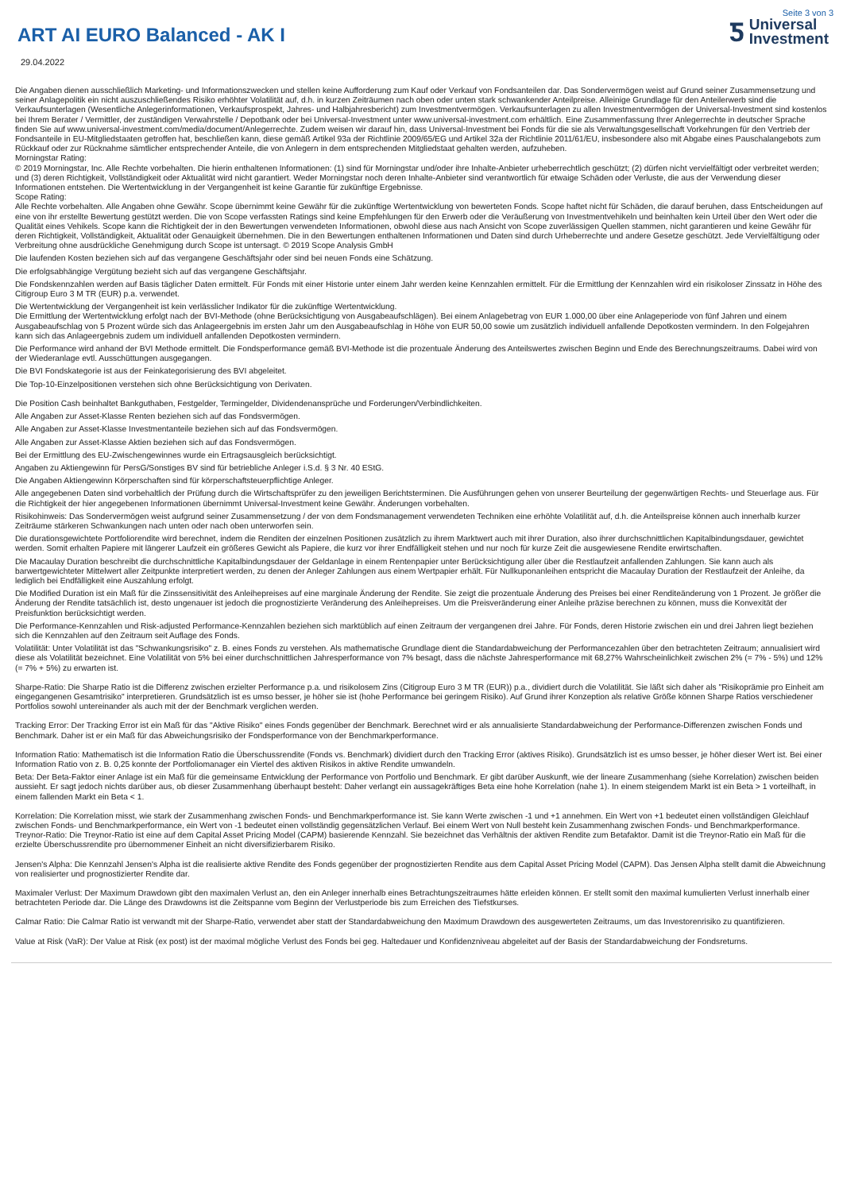Seite 3 von 3
ART AI EURO Balanced - AK I
Ƽ Universal
Investment
29.04.2022
Die Angaben dienen ausschließlich Marketing- und Informationszwecken und stellen keine Aufforderung zum Kauf oder Verkauf von Fondsanteilen dar. Das Sondervermögen weist auf Grund seiner Zusammensetzung und seiner Anlagepolitik ein nicht auszuschließendes Risiko erhöhter Volatilität auf, d.h. in kurzen Zeiträumen nach oben oder unten stark schwankender Anteilpreise. Alleinige Grundlage für den Anteilerwerb sind die Verkaufsunterlagen (Wesentliche Anlegerinformationen, Verkaufsprospekt, Jahres- und Halbjahresbericht) zum Investmentvermögen. Verkaufsunterlagen zu allen Investmentvermögen der Universal-Investment sind kostenlos bei Ihrem Berater / Vermittler, der zuständigen Verwahrstelle / Depotbank oder bei Universal-Investment unter www.universal-investment.com erhältlich. Eine Zusammenfassung Ihrer Anlegerrechte in deutscher Sprache finden Sie auf www.universal-investment.com/media/document/Anlegerrechte. Zudem weisen wir darauf hin, dass Universal-Investment bei Fonds für die sie als Verwaltungsgesellschaft Vorkehrungen für den Vertrieb der Fondsanteile in EU-Mitgliedstaaten getroffen hat, beschließen kann, diese gemäß Artikel 93a der Richtlinie 2009/65/EG und Artikel 32a der Richtlinie 2011/61/EU, insbesondere also mit Abgabe eines Pauschalangebots zum Rückkauf oder zur Rücknahme sämtlicher entsprechender Anteile, die von Anlegern in dem entsprechenden Mitgliedstaat gehalten werden, aufzuheben.
Morningstar Rating:
© 2019 Morningstar, Inc. Alle Rechte vorbehalten. Die hierin enthaltenen Informationen: (1) sind für Morningstar und/oder ihre Inhalte-Anbieter urheberrechtlich geschützt; (2) dürfen nicht vervielfältigt oder verbreitet werden; und (3) deren Richtigkeit, Vollständigkeit oder Aktualität wird nicht garantiert. Weder Morningstar noch deren Inhalte-Anbieter sind verantwortlich für etwaige Schäden oder Verluste, die aus der Verwendung dieser Informationen entstehen. Die Wertentwicklung in der Vergangenheit ist keine Garantie für zukünftige Ergebnisse.
Scope Rating:
Alle Rechte vorbehalten. Alle Angaben ohne Gewähr. Scope übernimmt keine Gewähr für die zukünftige Wertentwicklung von bewerteten Fonds. Scope haftet nicht für Schäden, die darauf beruhen, dass Entscheidungen auf eine von ihr erstellte Bewertung gestützt werden. Die von Scope verfassten Ratings sind keine Empfehlungen für den Erwerb oder die Veräußerung von Investmentvehikeln und beinhalten kein Urteil über den Wert oder die Qualität eines Vehikels. Scope kann die Richtigkeit der in den Bewertungen verwendeten Informationen, obwohl diese aus nach Ansicht von Scope zuverlässigen Quellen stammen, nicht garantieren und keine Gewähr für deren Richtigkeit, Vollständigkeit, Aktualität oder Genauigkeit übernehmen. Die in den Bewertungen enthaltenen Informationen und Daten sind durch Urheberrechte und andere Gesetze geschützt. Jede Vervielfältigung oder Verbreitung ohne ausdrückliche Genehmigung durch Scope ist untersagt. © 2019 Scope Analysis GmbH
Die laufenden Kosten beziehen sich auf das vergangene Geschäftsjahr oder sind bei neuen Fonds eine Schätzung.
Die erfolgsabhängige Vergütung bezieht sich auf das vergangene Geschäftsjahr.
Die Fondskennzahlen werden auf Basis täglicher Daten ermittelt. Für Fonds mit einer Historie unter einem Jahr werden keine Kennzahlen ermittelt. Für die Ermittlung der Kennzahlen wird ein risikoloser Zinssatz in Höhe des Citigroup Euro 3 M TR (EUR) p.a. verwendet.
Die Wertentwicklung der Vergangenheit ist kein verlässlicher Indikator für die zukünftige Wertentwicklung.
Die Ermittlung der Wertentwicklung erfolgt nach der BVI-Methode (ohne Berücksichtigung von Ausgabeaufschlägen). Bei einem Anlagebetrag von EUR 1.000,00 über eine Anlageperiode von fünf Jahren und einem Ausgabeaufschlag von 5 Prozent würde sich das Anlageergebnis im ersten Jahr um den Ausgabeaufschlag in Höhe von EUR 50,00 sowie um zusätzlich individuell anfallende Depotkosten vermindern. In den Folgejahren kann sich das Anlageergebnis zudem um individuell anfallenden Depotkosten vermindern.
Die Performance wird anhand der BVI Methode ermittelt. Die Fondsperformance gemäß BVI-Methode ist die prozentuale Änderung des Anteilswertes zwischen Beginn und Ende des Berechnungszeitraums. Dabei wird von der Wiederanlage evtl. Ausschüttungen ausgegangen.
Die BVI Fondskategorie ist aus der Feinkategorisierung des BVI abgeleitet.
Die Top-10-Einzelpositionen verstehen sich ohne Berücksichtigung von Derivaten.
Die Position Cash beinhaltet Bankguthaben, Festgelder, Termingelder, Dividendenansprüche und Forderungen/Verbindlichkeiten.
Alle Angaben zur Asset-Klasse Renten beziehen sich auf das Fondsvermögen.
Alle Angaben zur Asset-Klasse Investmentanteile beziehen sich auf das Fondsvermögen.
Alle Angaben zur Asset-Klasse Aktien beziehen sich auf das Fondsvermögen.
Bei der Ermittlung des EU-Zwischengewinnes wurde ein Ertragsausgleich berücksichtigt.
Angaben zu Aktiengewinn für PersG/Sonstiges BV sind für betriebliche Anleger i.S.d. § 3 Nr. 40 EStG.
Die Angaben Aktiengewinn Körperschaften sind für körperschaftsteuerpflichtige Anleger.
Alle angegebenen Daten sind vorbehaltlich der Prüfung durch die Wirtschaftsprüfer zu den jeweiligen Berichtsterminen. Die Ausführungen gehen von unserer Beurteilung der gegenwärtigen Rechts- und Steuerlage aus. Für die Richtigkeit der hier angegebenen Informationen übernimmt Universal-Investment keine Gewähr. Änderungen vorbehalten.
Risikohinweis: Das Sondervermögen weist aufgrund seiner Zusammensetzung / der von dem Fondsmanagement verwendeten Techniken eine erhöhte Volatilität auf, d.h. die Anteilspreise können auch innerhalb kurzer Zeiträume stärkeren Schwankungen nach unten oder nach oben unterworfen sein.
Die durationsgewichtete Portfoliorendite wird berechnet, indem die Renditen der einzelnen Positionen zusätzlich zu ihrem Marktwert auch mit ihrer Duration, also ihrer durchschnittlichen Kapitalbindungsdauer, gewichtet werden. Somit erhalten Papiere mit längerer Laufzeit ein größeres Gewicht als Papiere, die kurz vor ihrer Endfälligkeit stehen und nur noch für kurze Zeit die ausgewiesene Rendite erwirtschaften.
Die Macaulay Duration beschreibt die durchschnittliche Kapitalbindungsdauer der Geldanlage in einem Rentenpapier unter Berücksichtigung aller über die Restlaufzeit anfallenden Zahlungen. Sie kann auch als barwertgewichteter Mittelwert aller Zeitpunkte interpretiert werden, zu denen der Anleger Zahlungen aus einem Wertpapier erhält. Für Nullkuponanleihen entspricht die Macaulay Duration der Restlaufzeit der Anleihe, da lediglich bei Endfälligkeit eine Auszahlung erfolgt.
Die Modified Duration ist ein Maß für die Zinssensitivität des Anleihepreises auf eine marginale Änderung der Rendite. Sie zeigt die prozentuale Änderung des Preises bei einer Renditeänderung von 1 Prozent. Je größer die Änderung der Rendite tatsächlich ist, desto ungenauer ist jedoch die prognostizierte Veränderung des Anleihepreises. Um die Preisveränderung einer Anleihe präzise berechnen zu können, muss die Konvexität der Preisfunktion berücksichtigt werden.
Die Performance-Kennzahlen und Risk-adjusted Performance-Kennzahlen beziehen sich marktüblich auf einen Zeitraum der vergangenen drei Jahre. Für Fonds, deren Historie zwischen ein und drei Jahren liegt beziehen sich die Kennzahlen auf den Zeitraum seit Auflage des Fonds.
Volatilität: Unter Volatilität ist das "Schwankungsrisiko" z. B. eines Fonds zu verstehen. Als mathematische Grundlage dient die Standardabweichung der Performancezahlen über den betrachteten Zeitraum; annualisiert wird diese als Volatilität bezeichnet. Eine Volatilität von 5% bei einer durchschnittlichen Jahresperformance von 7% besagt, dass die nächste Jahresperformance mit 68,27% Wahrscheinlichkeit zwischen 2% (= 7% - 5%) und 12% (= 7% + 5%) zu erwarten ist.
Sharpe-Ratio: Die Sharpe Ratio ist die Differenz zwischen erzielter Performance p.a. und risikolosem Zins (Citigroup Euro 3 M TR (EUR)) p.a., dividiert durch die Volatilität. Sie läßt sich daher als "Risikoprämie pro Einheit am eingegangenen Gesamtrisiko" interpretieren. Grundsätzlich ist es umso besser, je höher sie ist (hohe Performance bei geringem Risiko). Auf Grund ihrer Konzeption als relative Größe können Sharpe Ratios verschiedener Portfolios sowohl untereinander als auch mit der der Benchmark verglichen werden.
Tracking Error: Der Tracking Error ist ein Maß für das "Aktive Risiko" eines Fonds gegenüber der Benchmark. Berechnet wird er als annualisierte Standardabweichung der Performance-Differenzen zwischen Fonds und Benchmark. Daher ist er ein Maß für das Abweichungsrisiko der Fondsperformance von der Benchmarkperformance.
Information Ratio: Mathematisch ist die Information Ratio die Überschussrendite (Fonds vs. Benchmark) dividiert durch den Tracking Error (aktives Risiko). Grundsätzlich ist es umso besser, je höher dieser Wert ist. Bei einer Information Ratio von z. B. 0,25 konnte der Portfoliomanager ein Viertel des aktiven Risikos in aktive Rendite umwandeln.
Beta: Der Beta-Faktor einer Anlage ist ein Maß für die gemeinsame Entwicklung der Performance von Portfolio und Benchmark. Er gibt darüber Auskunft, wie der lineare Zusammenhang (siehe Korrelation) zwischen beiden aussieht. Er sagt jedoch nichts darüber aus, ob dieser Zusammenhang überhaupt besteht: Daher verlangt ein aussagekräftiges Beta eine hohe Korrelation (nahe 1). In einem steigendem Markt ist ein Beta > 1 vorteilhaft, in einem fallenden Markt ein Beta < 1.
Korrelation: Die Korrelation misst, wie stark der Zusammenhang zwischen Fonds- und Benchmarkperformance ist. Sie kann Werte zwischen -1 und +1 annehmen. Ein Wert von +1 bedeutet einen vollständigen Gleichlauf zwischen Fonds- und Benchmarkperformance, ein Wert von -1 bedeutet einen vollständig gegensätzlichen Verlauf. Bei einem Wert von Null besteht kein Zusammenhang zwischen Fonds- und Benchmarkperformance.
Treynor-Ratio: Die Treynor-Ratio ist eine auf dem Capital Asset Pricing Model (CAPM) basierende Kennzahl. Sie bezeichnet das Verhältnis der aktiven Rendite zum Betafaktor. Damit ist die Treynor-Ratio ein Maß für die erzielte Überschussrendite pro übernommener Einheit an nicht diversifizierbarem Risiko.
Jensen's Alpha: Die Kennzahl Jensen's Alpha ist die realisierte aktive Rendite des Fonds gegenüber der prognostizierten Rendite aus dem Capital Asset Pricing Model (CAPM). Das Jensen Alpha stellt damit die Abweichnung von realisierter und prognostizierter Rendite dar.
Maximaler Verlust: Der Maximum Drawdown gibt den maximalen Verlust an, den ein Anleger innerhalb eines Betrachtungszeitraumes hätte erleiden können. Er stellt somit den maximal kumulierten Verlust innerhalb einer betrachteten Periode dar. Die Länge des Drawdowns ist die Zeitspanne vom Beginn der Verlustperiode bis zum Erreichen des Tiefstkurses.
Calmar Ratio: Die Calmar Ratio ist verwandt mit der Sharpe-Ratio, verwendet aber statt der Standardabweichung den Maximum Drawdown des ausgewerteten Zeitraums, um das Investorenrisiko zu quantifizieren.
Value at Risk (VaR): Der Value at Risk (ex post) ist der maximal mögliche Verlust des Fonds bei geg. Haltedauer und Konfidenzniveau abgeleitet auf der Basis der Standardabweichung der Fondsreturns.